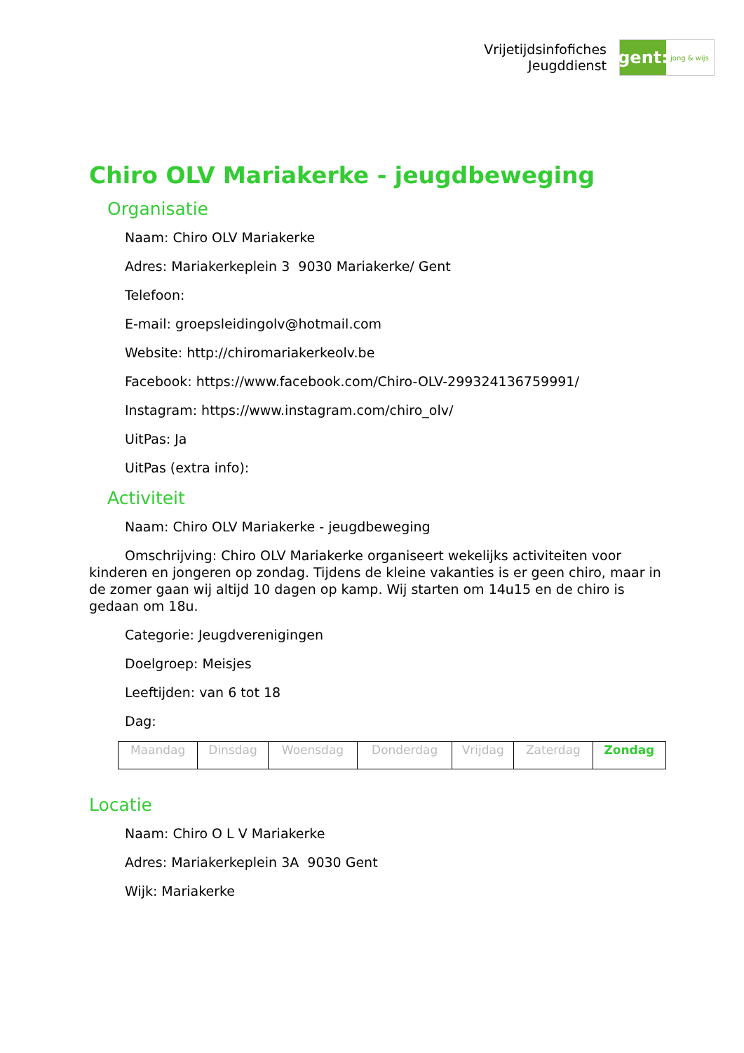Vrijetijdsinfofiches
Jeugddienst
gent:
jong & wijs
Chiro OLV Mariakerke - jeugdbeweging
Organisatie
Naam: Chiro OLV Mariakerke
Adres: Mariakerkeplein 3 9030 Mariakerke/ Gent
Telefoon:
E-mail: groepsleidingolv@hotmail.com
Website: http://chiromariakerkeolv.be
Facebook: https://www.facebook.com/Chiro-OLV-299324136759991/
Instagram: https://www.instagram.com/chiro_olv/
UitPas: Ja
UitPas (extra info):
Activiteit
Naam: Chiro OLV Mariakerke - jeugdbeweging
Omschrijving: Chiro OLV Mariakerke organiseert wekelijks activiteiten voor kinderen en jongeren op zondag. Tijdens de kleine vakanties is er geen chiro, maar in de zomer gaan wij altijd 10 dagen op kamp. Wij starten om 14u15 en de chiro is gedaan om 18u.
Categorie: Jeugdverenigingen
Doelgroep: Meisjes
Leeftijden: van 6 tot 18
Dag:
| Maandag | Dinsdag | Woensdag | Donderdag | Vrijdag | Zaterdag | Zondag |
Locatie
Naam: Chiro O L V Mariakerke
Adres: Mariakerkeplein 3A 9030 Gent
Wijk: Mariakerke